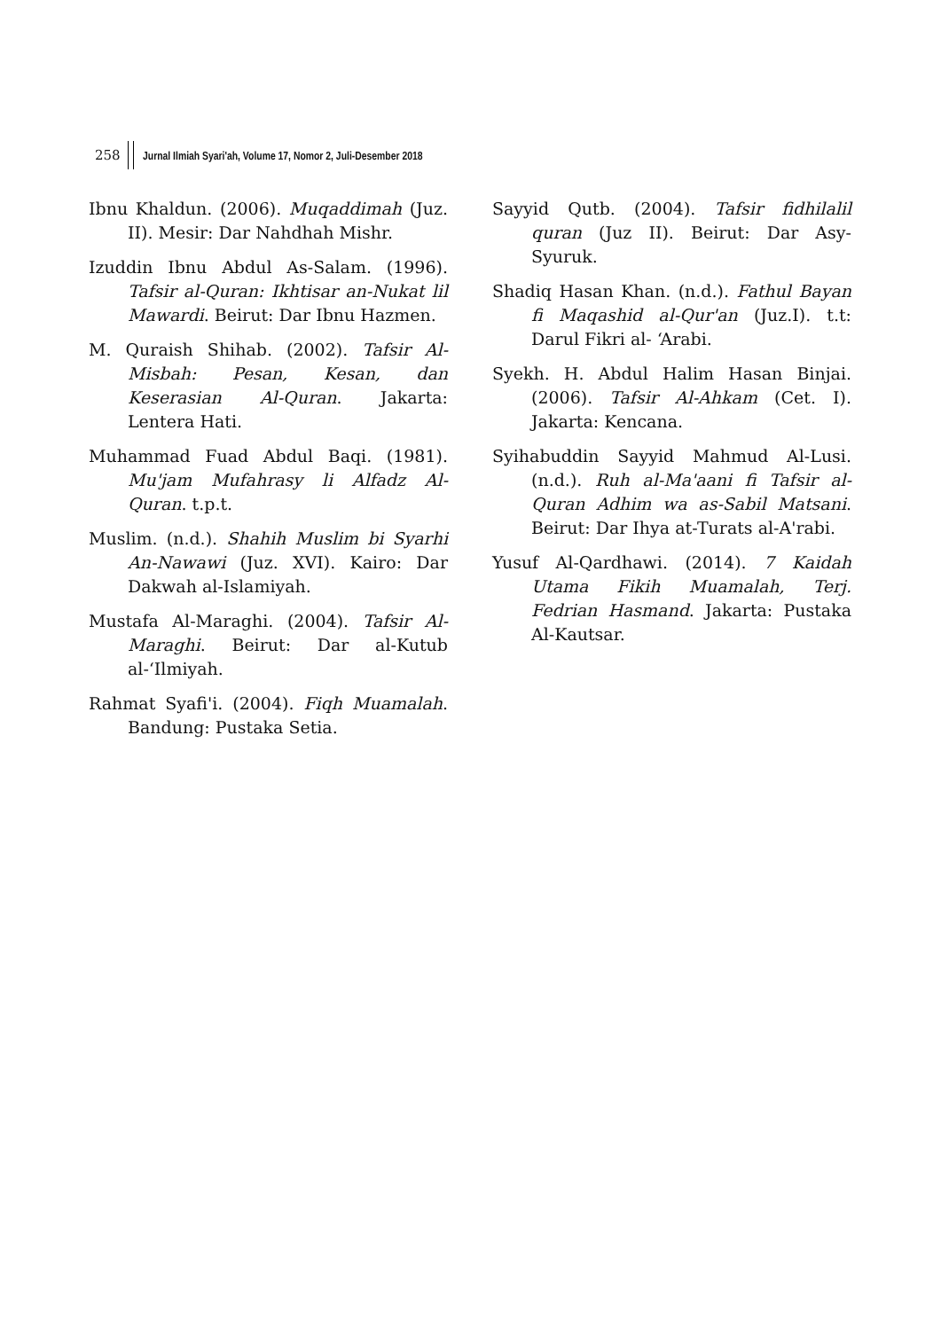258 Jurnal Ilmiah Syari'ah, Volume 17, Nomor 2, Juli-Desember 2018
Ibnu Khaldun. (2006). Muqaddimah (Juz. II). Mesir: Dar Nahdhah Mishr.
Izuddin Ibnu Abdul As-Salam. (1996). Tafsir al-Quran: Ikhtisar an-Nukat lil Mawardi. Beirut: Dar Ibnu Hazmen.
M. Quraish Shihab. (2002). Tafsir Al-Misbah: Pesan, Kesan, dan Keserasian Al-Quran. Jakarta: Lentera Hati.
Muhammad Fuad Abdul Baqi. (1981). Mu'jam Mufahrasy li Alfadz Al-Quran. t.p.t.
Muslim. (n.d.). Shahih Muslim bi Syarhi An-Nawawi (Juz. XVI). Kairo: Dar Dakwah al-Islamiyah.
Mustafa Al-Maraghi. (2004). Tafsir Al-Maraghi. Beirut: Dar al-Kutub al-‘Ilmiyah.
Rahmat Syafi'i. (2004). Fiqh Muamalah. Bandung: Pustaka Setia.
Sayyid Qutb. (2004). Tafsir fidhilalil quran (Juz II). Beirut: Dar Asy-Syuruk.
Shadiq Hasan Khan. (n.d.). Fathul Bayan fi Maqashid al-Qur'an (Juz.I). t.t: Darul Fikri al- ‘Arabi.
Syekh. H. Abdul Halim Hasan Binjai. (2006). Tafsir Al-Ahkam (Cet. I). Jakarta: Kencana.
Syihabuddin Sayyid Mahmud Al-Lusi. (n.d.). Ruh al-Ma'aani fi Tafsir al-Quran Adhim wa as-Sabil Matsani. Beirut: Dar Ihya at-Turats al-A'rabi.
Yusuf Al-Qardhawi. (2014). 7 Kaidah Utama Fikih Muamalah, Terj. Fedrian Hasmand. Jakarta: Pustaka Al-Kautsar.